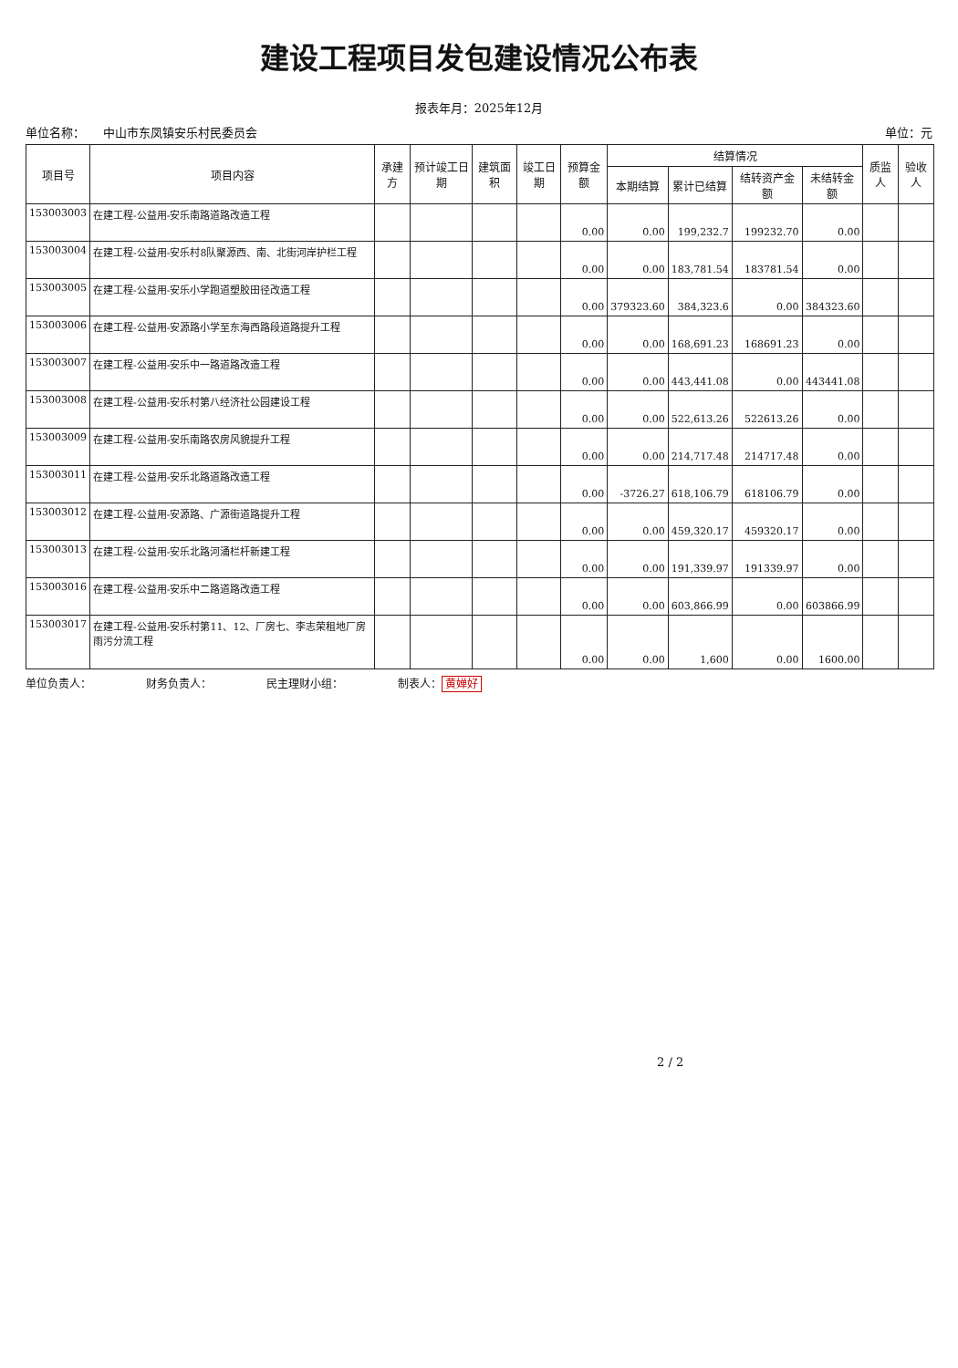建设工程项目发包建设情况公布表
报表年月：2025年12月
单位名称：　　中山市东凤镇安乐村民委员会 单位：元
| 项目号 | 项目内容 | 承建方 | 预计竣工日期 | 建筑面积 | 竣工日期 | 预算金额 | 结算情况 | | | | 质监人 | 验收人 |
| --- | --- | --- | --- | --- | --- | --- | --- | --- | --- | --- | --- | --- |
| | | | | | | | 本期结算 | 累计已结算 | 结转资产金额 | 未结转金额 | | |
| 153003003 | 在建工程-公益用-安乐南路道路改造工程 | | | | | 0.00 | 0.00 | 199,232.7 | 199232.70 | 0.00 | | |
| 153003004 | 在建工程-公益用-安乐村8队聚源西、南、北街河岸护栏工程 | | | | | 0.00 | 0.00 | 183,781.54 | 183781.54 | 0.00 | | |
| 153003005 | 在建工程-公益用-安乐小学跑道塑胶田径改造工程 | | | | | 0.00 | 379323.60 | 384,323.6 | 0.00 | 384323.60 | | |
| 153003006 | 在建工程-公益用-安源路小学至东海西路段道路提升工程 | | | | | 0.00 | 0.00 | 168,691.23 | 168691.23 | 0.00 | | |
| 153003007 | 在建工程-公益用-安乐中一路道路改造工程 | | | | | 0.00 | 0.00 | 443,441.08 | 0.00 | 443441.08 | | |
| 153003008 | 在建工程-公益用-安乐村第八经济社公园建设工程 | | | | | 0.00 | 0.00 | 522,613.26 | 522613.26 | 0.00 | | |
| 153003009 | 在建工程-公益用-安乐南路农房风貌提升工程 | | | | | 0.00 | 0.00 | 214,717.48 | 214717.48 | 0.00 | | |
| 153003011 | 在建工程-公益用-安乐北路道路改造工程 | | | | | 0.00 | -3726.27 | 618,106.79 | 618106.79 | 0.00 | | |
| 153003012 | 在建工程-公益用-安源路、广源街道路提升工程 | | | | | 0.00 | 0.00 | 459,320.17 | 459320.17 | 0.00 | | |
| 153003013 | 在建工程-公益用-安乐北路河涌栏杆新建工程 | | | | | 0.00 | 0.00 | 191,339.97 | 191339.97 | 0.00 | | |
| 153003016 | 在建工程-公益用-安乐中二路道路改造工程 | | | | | 0.00 | 0.00 | 603,866.99 | 0.00 | 603866.99 | | |
| 153003017 | 在建工程-公益用-安乐村第11、12、厂房七、李志荣租地厂房雨污分流工程 | | | | | 0.00 | 0.00 | 1,600 | 0.00 | 1600.00 | | |
单位负责人： 财务负责人： 民主理财小组： 制表人： 黄婵好
2 / 2